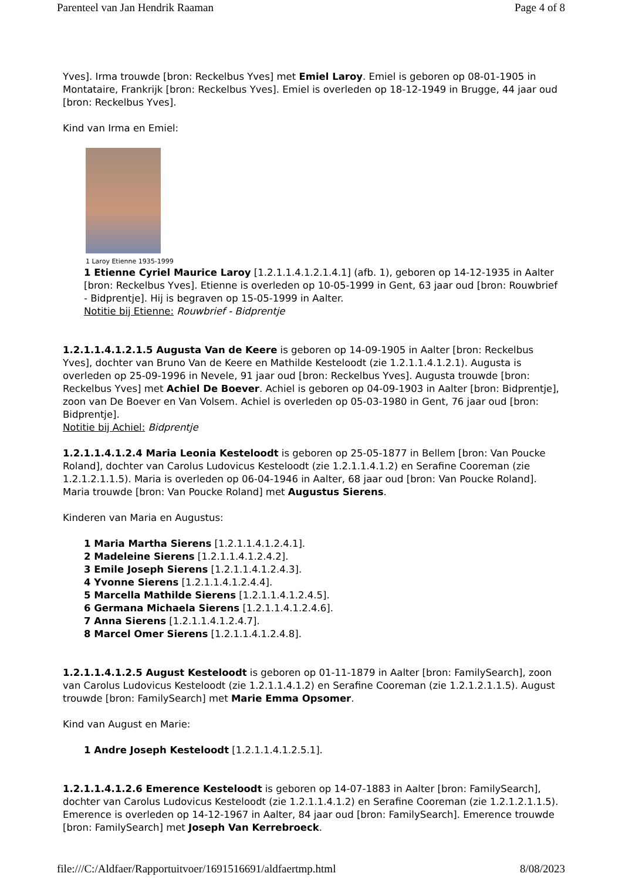Parenteel van Jan Hendrik Raaman Page 4 of 8
Yves]. Irma trouwde [bron: Reckelbus Yves] met Emiel Laroy. Emiel is geboren op 08-01-1905 in Montataire, Frankrijk [bron: Reckelbus Yves]. Emiel is overleden op 18-12-1949 in Brugge, 44 jaar oud [bron: Reckelbus Yves].
Kind van Irma en Emiel:
1 Laroy Etienne 1935-1999
1 Etienne Cyriel Maurice Laroy [1.2.1.1.4.1.2.1.4.1] (afb. 1), geboren op 14-12-1935 in Aalter [bron: Reckelbus Yves]. Etienne is overleden op 10-05-1999 in Gent, 63 jaar oud [bron: Rouwbrief - Bidprentje]. Hij is begraven op 15-05-1999 in Aalter.
Notitie bij Etienne: Rouwbrief - Bidprentje
1.2.1.1.4.1.2.1.5 Augusta Van de Keere is geboren op 14-09-1905 in Aalter [bron: Reckelbus Yves], dochter van Bruno Van de Keere en Mathilde Kesteloodt (zie 1.2.1.1.4.1.2.1). Augusta is overleden op 25-09-1996 in Nevele, 91 jaar oud [bron: Reckelbus Yves]. Augusta trouwde [bron: Reckelbus Yves] met Achiel De Boever. Achiel is geboren op 04-09-1903 in Aalter [bron: Bidprentje], zoon van De Boever en Van Volsem. Achiel is overleden op 05-03-1980 in Gent, 76 jaar oud [bron: Bidprentje].
Notitie bij Achiel: Bidprentje
1.2.1.1.4.1.2.4 Maria Leonia Kesteloodt is geboren op 25-05-1877 in Bellem [bron: Van Poucke Roland], dochter van Carolus Ludovicus Kesteloodt (zie 1.2.1.1.4.1.2) en Serafine Cooreman (zie 1.2.1.2.1.1.5). Maria is overleden op 06-04-1946 in Aalter, 68 jaar oud [bron: Van Poucke Roland]. Maria trouwde [bron: Van Poucke Roland] met Augustus Sierens.
Kinderen van Maria en Augustus:
1 Maria Martha Sierens [1.2.1.1.4.1.2.4.1].
2 Madeleine Sierens [1.2.1.1.4.1.2.4.2].
3 Emile Joseph Sierens [1.2.1.1.4.1.2.4.3].
4 Yvonne Sierens [1.2.1.1.4.1.2.4.4].
5 Marcella Mathilde Sierens [1.2.1.1.4.1.2.4.5].
6 Germana Michaela Sierens [1.2.1.1.4.1.2.4.6].
7 Anna Sierens [1.2.1.1.4.1.2.4.7].
8 Marcel Omer Sierens [1.2.1.1.4.1.2.4.8].
1.2.1.1.4.1.2.5 August Kesteloodt is geboren op 01-11-1879 in Aalter [bron: FamilySearch], zoon van Carolus Ludovicus Kesteloodt (zie 1.2.1.1.4.1.2) en Serafine Cooreman (zie 1.2.1.2.1.1.5). August trouwde [bron: FamilySearch] met Marie Emma Opsomer.
Kind van August en Marie:
1 Andre Joseph Kesteloodt [1.2.1.1.4.1.2.5.1].
1.2.1.1.4.1.2.6 Emerence Kesteloodt is geboren op 14-07-1883 in Aalter [bron: FamilySearch], dochter van Carolus Ludovicus Kesteloodt (zie 1.2.1.1.4.1.2) en Serafine Cooreman (zie 1.2.1.2.1.1.5). Emerence is overleden op 14-12-1967 in Aalter, 84 jaar oud [bron: FamilySearch]. Emerence trouwde [bron: FamilySearch] met Joseph Van Kerrebroeck.
file:///C:/Aldfaer/Rapportuitvoer/1691516691/aldfaertmp.html 8/08/2023